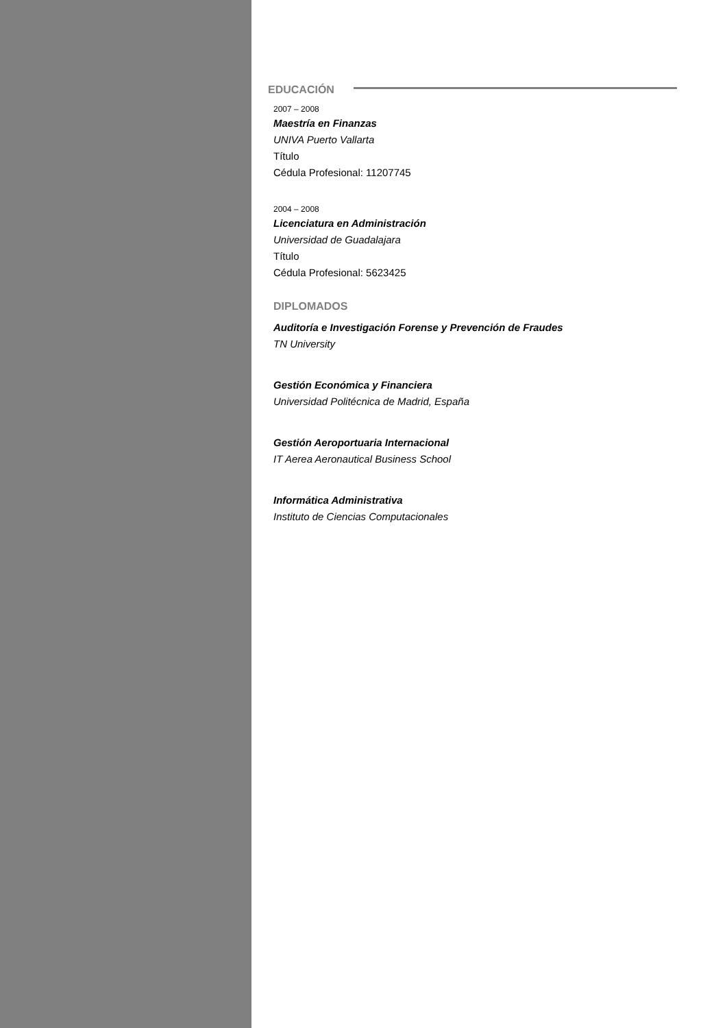EDUCACIÓN
2007 – 2008
Maestría en Finanzas
UNIVA Puerto Vallarta
Título
Cédula Profesional: 11207745
2004 – 2008
Licenciatura en Administración
Universidad de Guadalajara
Título
Cédula Profesional: 5623425
DIPLOMADOS
Auditoría e Investigación Forense y Prevención de Fraudes
TN University
Gestión Económica y Financiera
Universidad Politécnica de Madrid, España
Gestión Aeroportuaria Internacional
IT Aerea Aeronautical Business School
Informática Administrativa
Instituto de Ciencias Computacionales